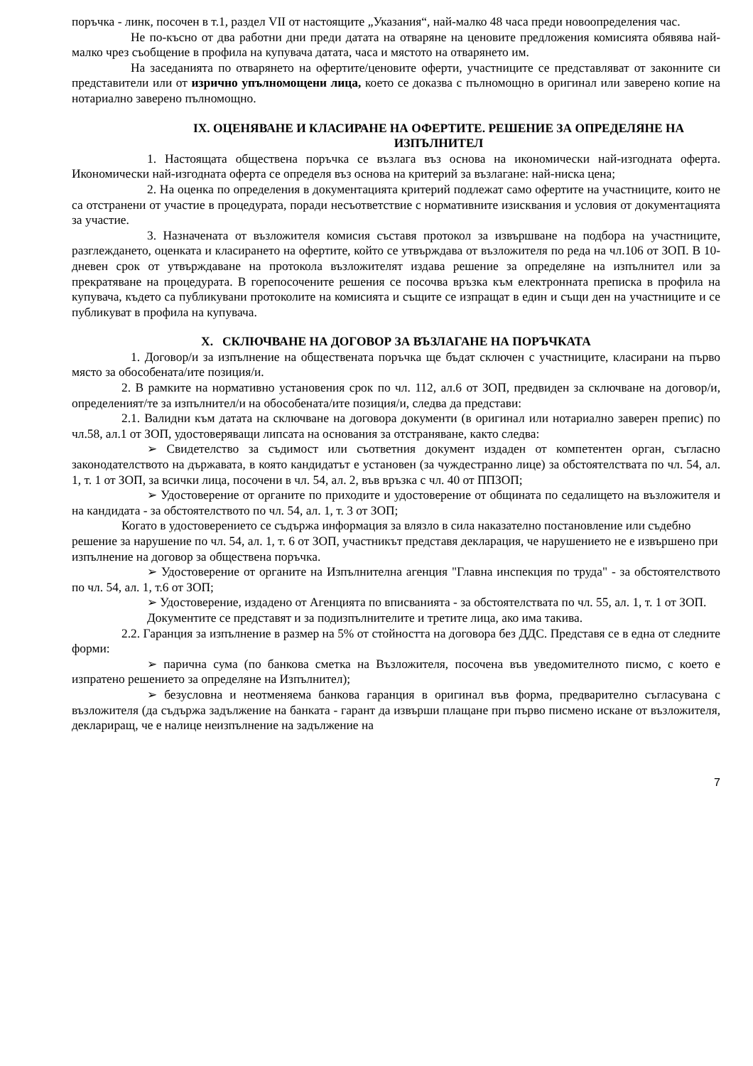поръчка - линк, посочен в т.1, раздел VII от настоящите „Указания“, най-малко 48 часа преди новоопределения час.
Не по-късно от два работни дни преди датата на отваряне на ценовите предложения комисията обявява най-малко чрез съобщение в профила на купувача датата, часа и мястото на отварянето им.
На заседанията по отварянето на офертите/ценовите оферти, участниците се представляват от законните си представители или от изрично упълномощени лица, което се доказва с пълномощно в оригинал или заверено копие на нотариално заверено пълномощно.
IX. ОЦЕНЯВАНЕ И КЛАСИРАНЕ НА ОФЕРТИТЕ. РЕШЕНИЕ ЗА ОПРЕДЕЛЯНЕ НА ИЗПЪЛНИТЕЛ
1. Настоящата обществена поръчка се възлага въз основа на икономически най-изгодната оферта. Икономически най-изгодната оферта се определя въз основа на критерий за възлагане: най-ниска цена;
2. На оценка по определения в документацията критерий подлежат само офертите на участниците, които не са отстранени от участие в процедурата, поради несъответствие с нормативните изисквания и условия от документацията за участие.
3. Назначената от възложителя комисия съставя протокол за извършване на подбора на участниците, разглеждането, оценката и класирането на офертите, който се утвърждава от възложителя по реда на чл.106 от ЗОП. В 10-дневен срок от утвърждаване на протокола възложителят издава решение за определяне на изпълнител или за прекратяване на процедурата. В горепосочените решения се посочва връзка към електронната преписка в профила на купувача, където са публикувани протоколите на комисията и същите се изпращат в един и същи ден на участниците и се публикуват в профила на купувача.
X. СКЛЮЧВАНЕ НА ДОГОВОР ЗА ВЪЗЛАГАНЕ НА ПОРЪЧКАТА
1. Договор/и за изпълнение на обществената поръчка ще бъдат сключен с участниците, класирани на първо място за обособената/ите позиция/и.
2. В рамките на нормативно установения срок по чл. 112, ал.6 от ЗОП, предвиден за сключване на договор/и, определеният/те за изпълнител/и на обособената/ите позиция/и, следва да представи:
2.1. Валидни към датата на сключване на договора документи (в оригинал или нотариално заверен препис) по чл.58, ал.1 от ЗОП, удостоверяващи липсата на основания за отстраняване, както следва:
➢ Свидетелство за съдимост или съответния документ издаден от компетентен орган, съгласно законодателството на държавата, в която кандидатът е установен (за чуждестранно лице) за обстоятелствата по чл. 54, ал. 1, т. 1 от ЗОП, за всички лица, посочени в чл. 54, ал. 2, във връзка с чл. 40 от ППЗОП;
➢ Удостоверение от органите по приходите и удостоверение от общината по седалището на възложителя и на кандидата - за обстоятелството по чл. 54, ал. 1, т. 3 от ЗОП;
Когато в удостоверението се съдържа информация за влязло в сила наказателно постановление или съдебно решение за нарушение по чл. 54, ал. 1, т. 6 от ЗОП, участникът представя декларация, че нарушението не е извършено при изпълнение на договор за обществена поръчка.
➢ Удостоверение от органите на Изпълнителна агенция "Главна инспекция по труда" - за обстоятелството по чл. 54, ал. 1, т.6 от ЗОП;
➢ Удостоверение, издадено от Агенцията по вписванията - за обстоятелствата по чл. 55, ал. 1, т. 1 от ЗОП.
Документите се представят и за подизпълнителите и третите лица, ако има такива.
2.2. Гаранция за изпълнение в размер на 5% от стойността на договора без ДДС. Представя се в една от следните форми:
➢ парична сума (по банкова сметка на Възложителя, посочена във уведомителното писмо, с което е изпратено решението за определяне на Изпълнител);
➢ безусловна и неотменяема банкова гаранция в оригинал във форма, предварително съгласувана с възложителя (да съдържа задължение на банката - гарант да извърши плащане при първо писмено искане от възложителя, деклариращ, че е налице неизпълнение на задължение на
7